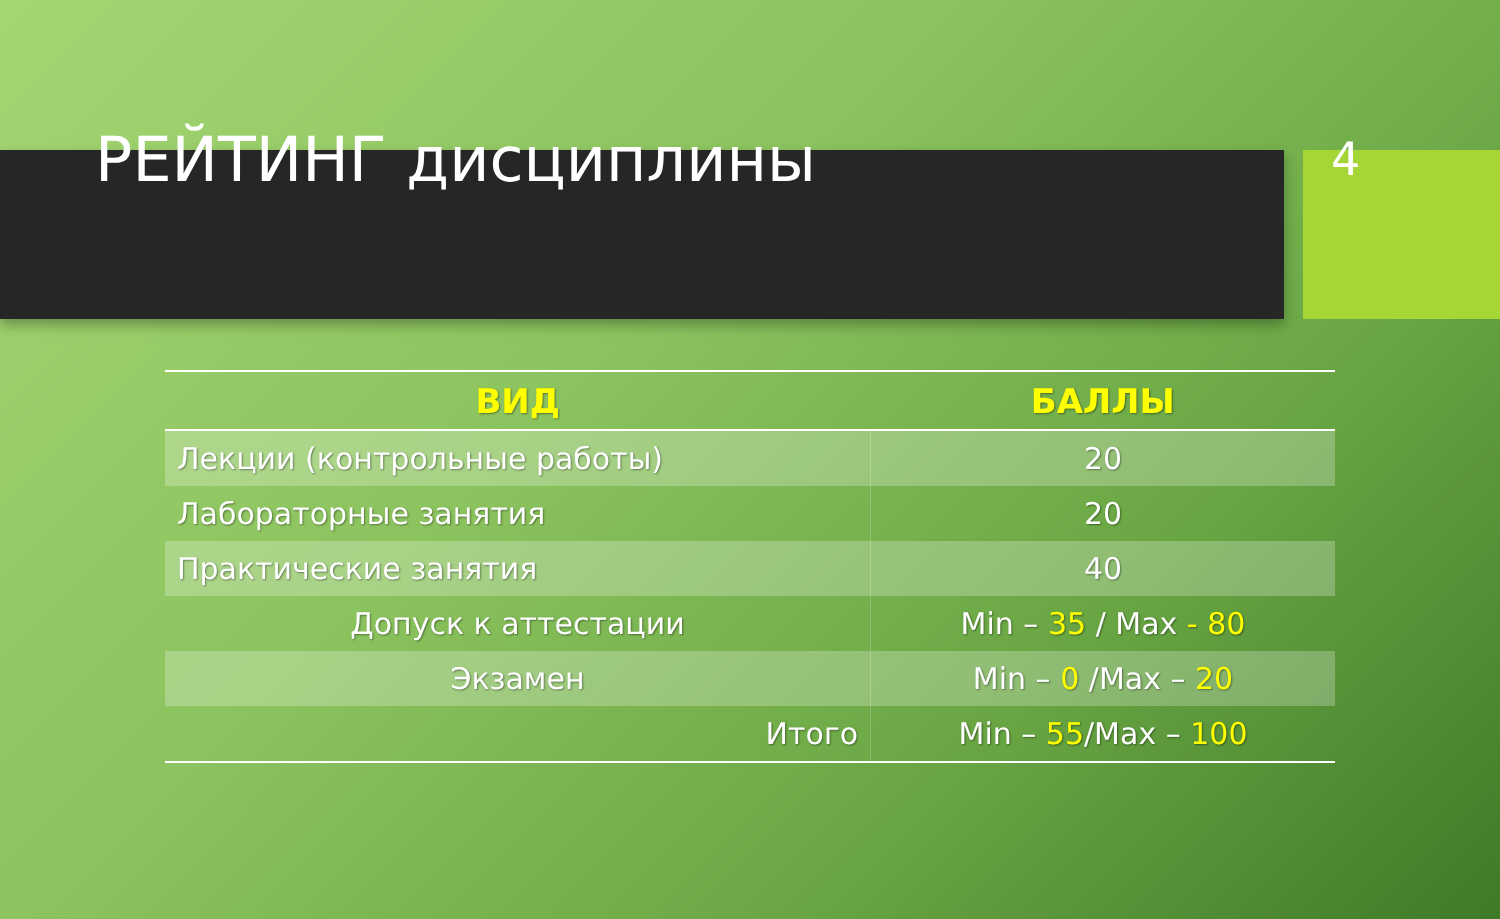РЕЙТИНГ дисциплины
4
| ВИД | БАЛЛЫ |
| --- | --- |
| Лекции (контрольные работы) | 20 |
| Лабораторные занятия | 20 |
| Практические занятия | 40 |
| Допуск к аттестации | Min – 35 / Max - 80 |
| Экзамен | Min – 0 /Max – 20 |
| Итого | Min – 55 /Max – 100 |